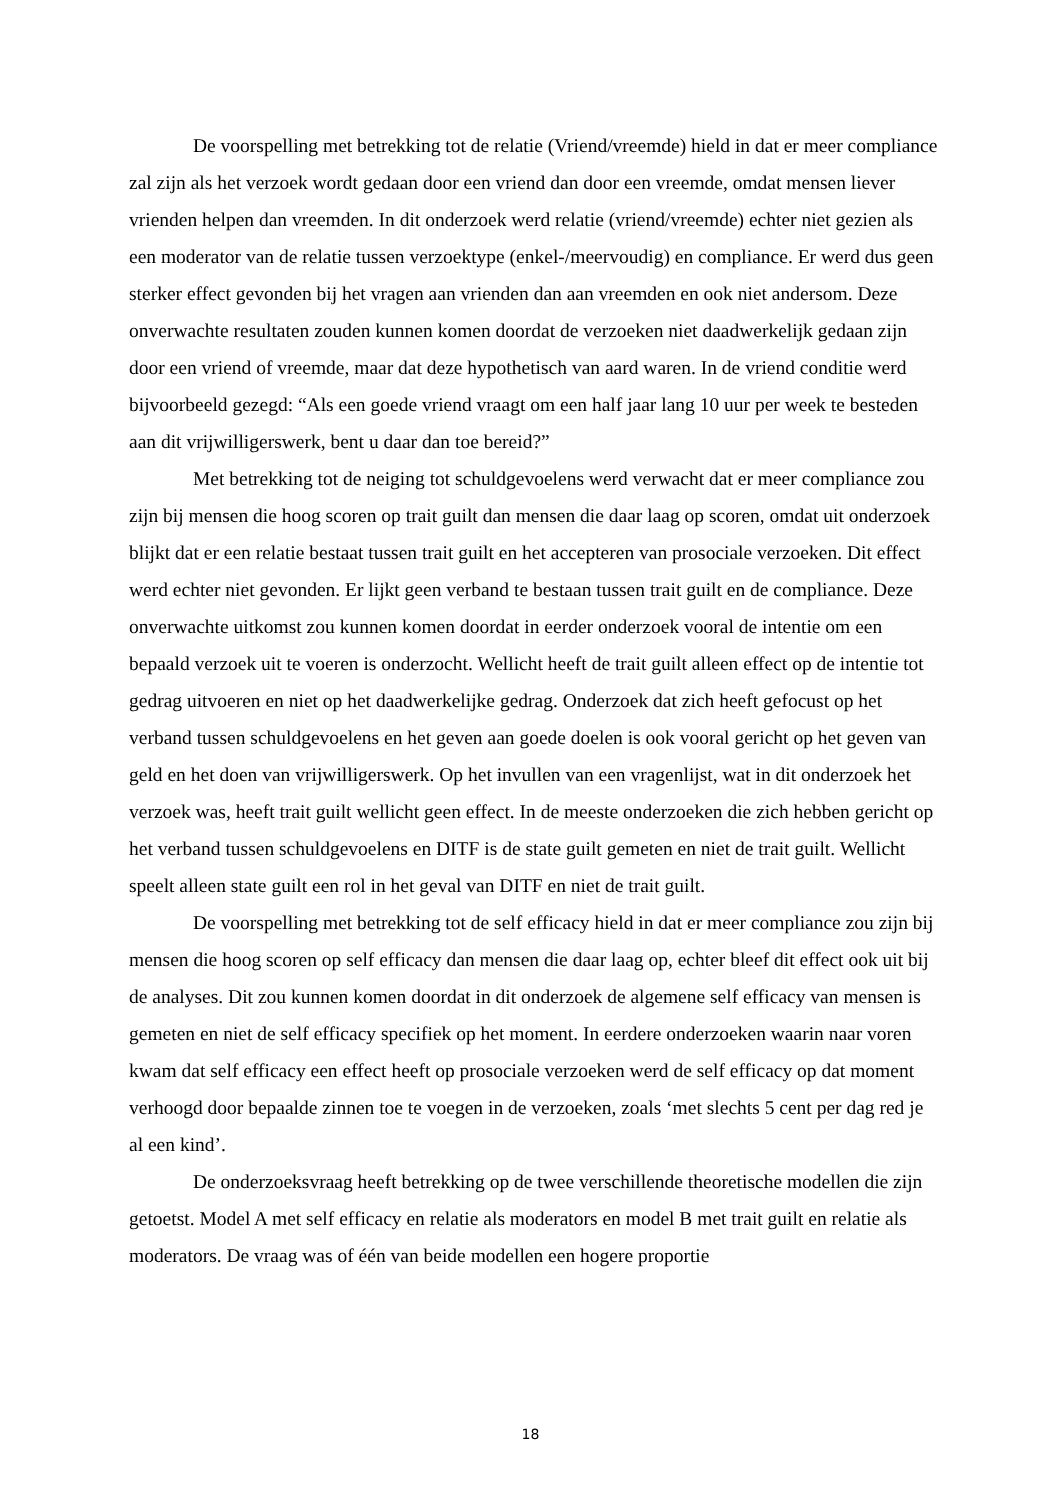De voorspelling met betrekking tot de relatie (Vriend/vreemde) hield in dat er meer compliance zal zijn als het verzoek wordt gedaan door een vriend dan door een vreemde, omdat mensen liever vrienden helpen dan vreemden. In dit onderzoek werd relatie (vriend/vreemde) echter niet gezien als een moderator van de relatie tussen verzoektype (enkel-/meervoudig) en compliance. Er werd dus geen sterker effect gevonden bij het vragen aan vrienden dan aan vreemden en ook niet andersom. Deze onverwachte resultaten zouden kunnen komen doordat de verzoeken niet daadwerkelijk gedaan zijn door een vriend of vreemde, maar dat deze hypothetisch van aard waren. In de vriend conditie werd bijvoorbeeld gezegd: “Als een goede vriend vraagt om een half jaar lang 10 uur per week te besteden aan dit vrijwilligerswerk, bent u daar dan toe bereid?”
Met betrekking tot de neiging tot schuldgevoelens werd verwacht dat er meer compliance zou zijn bij mensen die hoog scoren op trait guilt dan mensen die daar laag op scoren, omdat uit onderzoek blijkt dat er een relatie bestaat tussen trait guilt en het accepteren van prosociale verzoeken. Dit effect werd echter niet gevonden. Er lijkt geen verband te bestaan tussen trait guilt en de compliance. Deze onverwachte uitkomst zou kunnen komen doordat in eerder onderzoek vooral de intentie om een bepaald verzoek uit te voeren is onderzocht. Wellicht heeft de trait guilt alleen effect op de intentie tot gedrag uitvoeren en niet op het daadwerkelijke gedrag. Onderzoek dat zich heeft gefocust op het verband tussen schuldgevoelens en het geven aan goede doelen is ook vooral gericht op het geven van geld en het doen van vrijwilligerswerk. Op het invullen van een vragenlijst, wat in dit onderzoek het verzoek was, heeft trait guilt wellicht geen effect. In de meeste onderzoeken die zich hebben gericht op het verband tussen schuldgevoelens en DITF is de state guilt gemeten en niet de trait guilt. Wellicht speelt alleen state guilt een rol in het geval van DITF en niet de trait guilt.
De voorspelling met betrekking tot de self efficacy hield in dat er meer compliance zou zijn bij mensen die hoog scoren op self efficacy dan mensen die daar laag op, echter bleef dit effect ook uit bij de analyses. Dit zou kunnen komen doordat in dit onderzoek de algemene self efficacy van mensen is gemeten en niet de self efficacy specifiek op het moment. In eerdere onderzoeken waarin naar voren kwam dat self efficacy een effect heeft op prosociale verzoeken werd de self efficacy op dat moment verhoogd door bepaalde zinnen toe te voegen in de verzoeken, zoals ‘met slechts 5 cent per dag red je al een kind’.
De onderzoeksvraag heeft betrekking op de twee verschillende theoretische modellen die zijn getoetst. Model A met self efficacy en relatie als moderators en model B met trait guilt en relatie als moderators. De vraag was of één van beide modellen een hogere proportie
18